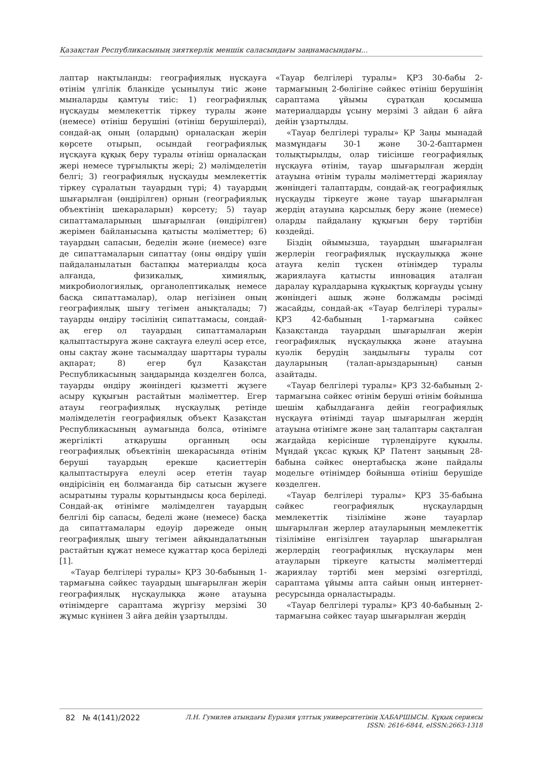Қазақстан Республикасының зияткерлік меншік саласындағы заңнамасындағы...
лаптар нақтыланды: географиялық нұсқауға өтінім үлгілік бланкіде ұсынылуы тиіс және мыналарды қамтуы тиіс: 1) географиялық нұсқауды мемлекеттік тіркеу туралы және (немесе) өтініш берушіні (өтініш берушілерді), сондай-ақ оның (олардың) орналасқан жерін көрсете отырып, осындай географиялық нұсқауға құқық беру туралы өтініш орналасқан жері немесе тұрғылықты жері; 2) мәлімделетін белгі; 3) географиялық нұсқауды мемлекеттік тіркеу сұралатын тауардың түрі; 4) тауардың шығарылған (өндірілген) орнын (географиялық объектінің шекараларын) көрсету; 5) тауар сипаттамаларының шығарылған (өндірілген) жерімен байланысына қатысты мәліметтер; 6) тауардың сапасын, беделін және (немесе) өзге де сипаттамаларын сипаттау (оны өндіру үшін пайдаланылатын бастапқы материалды қоса алғанда, физикалық, химиялық, микробиологиялық, органолептикалық немесе басқа сипаттамалар), олар негізінен оның географиялық шығу тегімен анықталады; 7) тауарды өндіру тәсілінің сипаттамасы, сондай-ақ егер ол тауардың сипаттамаларын қалыптастыруға және сақтауға елеулі әсер етсе, оны сақтау және тасымалдау шарттары туралы ақпарат; 8) егер бұл Қазақстан Республикасының заңдарында көзделген болса, тауарды өндіру жөніндегі қызметті жүзеге асыру құқығын растайтын мәліметтер. Егер атауы географиялық нұсқаулық ретінде мәлімделетін географиялық объект Қазақстан Республикасының аумағында болса, өтінімге жергілікті атқарушы органның осы географиялық объектінің шекарасында өтінім беруші тауардың ерекше қасиеттерін қалыптастыруға елеулі әсер ететін тауар өндірісінің ең болмағанда бір сатысын жүзеге асыратыны туралы қорытындысы қоса беріледі. Сондай-ақ өтінімге мәлімделген тауардың белгілі бір сапасы, беделі және (немесе) басқа да сипаттамалары едәуір дәрежеде оның географиялық шығу тегімен айқындалатынын растайтын құжат немесе құжаттар қоса беріледі [1].
«Тауар белгілері туралы» ҚРЗ 30-бабының 1-тармағына сәйкес тауардың шығарылған жерін географиялық нұсқаулыққа және атауына өтінімдерге сараптама жүргізу мерзімі 30 жұмыс күнінен 3 айға дейін ұзартылды.
«Тауар белгілері туралы» ҚРЗ 30-бабы 2-тармағының 2-бөлігіне сәйкес өтініш берушінің сараптама ұйымы сұратқан қосымша материалдарды ұсыну мерзімі 3 айдан 6 айға дейін ұзартылды.
«Тауар белгілері туралы» ҚР Заңы мынадай мазмұндағы 30-1 және 30-2-баптармен толықтырылды, олар тиісінше географиялық нұсқауға өтінім, тауар шығарылған жердің атауына өтінім туралы мәліметтерді жариялау жөніндегі талаптарды, сондай-ақ географиялық нұсқауды тіркеуге және тауар шығарылған жердің атауына қарсылық беру және (немесе) оларды пайдалану құқығын беру тәртібін көздейді.
Біздің ойымызша, тауардың шығарылған жерлерін географиялық нұсқаулыққа және атауға келіп түскен өтінімдер туралы жариялауға қатысты инновация аталған даралау құралдарына құқықтық қорғауды ұсыну жөніндегі ашық және болжамды рәсімді жасайды, сондай-ақ «Тауар белгілері туралы» ҚРЗ 42-бабының 1-тармағына сәйкес Қазақстанда тауардың шығарылған жерін географиялық нұсқаулыққа және атауына куәлік берудің заңдылығы туралы сот дауларының (талап-арыздарының) санын азайтады.
«Тауар белгілері туралы» ҚРЗ 32-бабының 2-тармағына сәйкес өтінім беруші өтінім бойынша шешім қабылдағанға дейін географиялық нұсқауға өтінімді тауар шығарылған жердің атауына өтінімге және заң талаптары сақталған жағдайда керісінше түрлендіруге құқылы. Мұндай ұқсас құқық ҚР Патент заңының 28-бабына сәйкес өнертабысқа және пайдалы модельге өтінімдер бойынша өтініш берушіде көзделген.
«Тауар белгілері туралы» ҚРЗ 35-бабына сәйкес географиялық нұсқаулардың мемлекеттік тізіліміне және тауарлар шығарылған жерлер атауларының мемлекеттік тізіліміне енгізілген тауарлар шығарылған жерлердің географиялық нұсқаулары мен атауларын тіркеуге қатысты мәліметтерді жариялау тәртібі мен мерзімі өзгертілді, сараптама ұйымы апта сайын оның интернет-ресурсында орналастырады.
«Тауар белгілері туралы» ҚРЗ 40-бабының 2-тармағына сәйкес тауар шығарылған жердің
82 № 4(141)/2022
Л.Н. Гумилев атындағы Еуразия ұлттық университетінің ХАБАРШЫСЫ. Құқық сериясы
ISSN: 2616-6844, eISSN:2663-1318